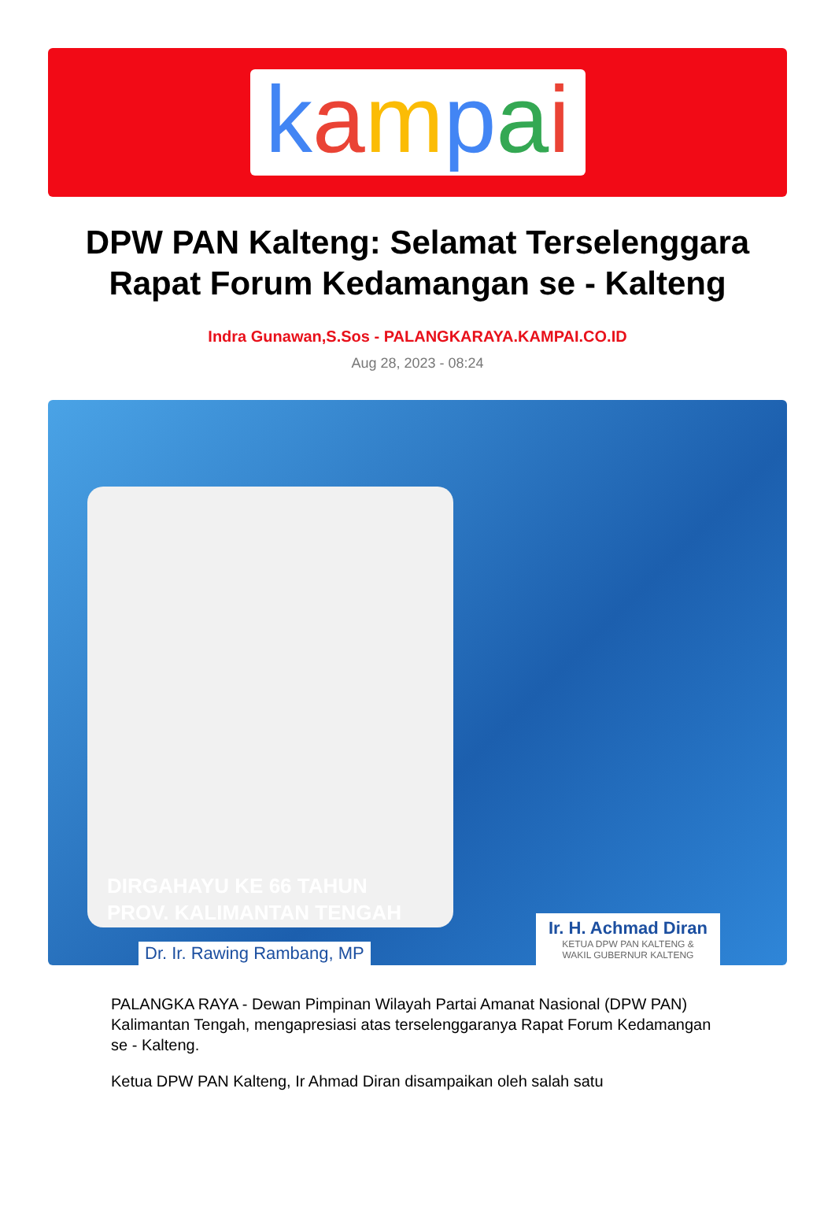kampai
DPW PAN Kalteng: Selamat Terselenggara Rapat Forum Kedamangan se - Kalteng
Indra Gunawan,S.Sos - PALANGKARAYA.KAMPAI.CO.ID
Aug 28, 2023 - 08:24
DIRGAHAYU KE 66 TAHUN
PROV. KALIMANTAN TENGAH
Dr. Ir. Rawing Rambang, MP
Ir. H. Achmad Diran
KETUA DPW PAN KALTENG &
WAKIL GUBERNUR KALTENG
PALANGKA RAYA - Dewan Pimpinan Wilayah Partai Amanat Nasional (DPW PAN) Kalimantan Tengah, mengapresiasi atas terselenggaranya Rapat Forum Kedamangan se - Kalteng.
Ketua DPW PAN Kalteng, Ir Ahmad Diran disampaikan oleh salah satu